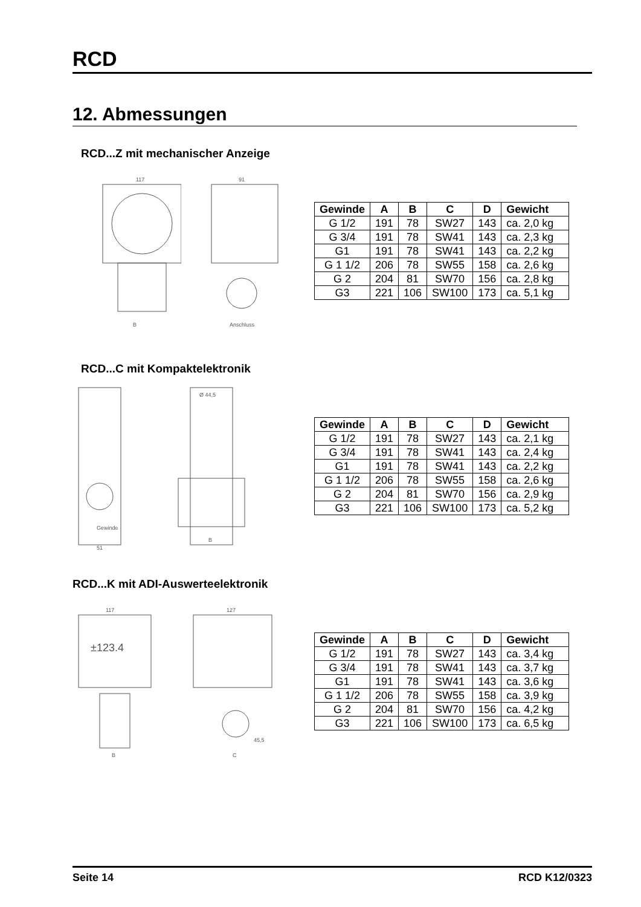RCD
12. Abmessungen
RCD...Z mit mechanischer Anzeige
117
B
91
Anschluss
| Gewinde | A | B | C | D | Gewicht |
| --- | --- | --- | --- | --- | --- |
| G 1/2 | 191 | 78 | SW27 | 143 | ca. 2,0 kg |
| G 3/4 | 191 | 78 | SW41 | 143 | ca. 2,3 kg |
| G1 | 191 | 78 | SW41 | 143 | ca. 2,2 kg |
| G 1 1/2 | 206 | 78 | SW55 | 158 | ca. 2,6 kg |
| G 2 | 204 | 81 | SW70 | 156 | ca. 2,8 kg |
| G3 | 221 | 106 | SW100 | 173 | ca. 5,1 kg |
RCD...C mit Kompaktelektronik
Gewinde
51
Ø 44,5
B
| Gewinde | A | B | C | D | Gewicht |
| --- | --- | --- | --- | --- | --- |
| G 1/2 | 191 | 78 | SW27 | 143 | ca. 2,1 kg |
| G 3/4 | 191 | 78 | SW41 | 143 | ca. 2,4 kg |
| G1 | 191 | 78 | SW41 | 143 | ca. 2,2 kg |
| G 1 1/2 | 206 | 78 | SW55 | 158 | ca. 2,6 kg |
| G 2 | 204 | 81 | SW70 | 156 | ca. 2,9 kg |
| G3 | 221 | 106 | SW100 | 173 | ca. 5,2 kg |
RCD...K mit ADI-Auswerteelektronik
117
±123.4
B
127
45,5
C
| Gewinde | A | B | C | D | Gewicht |
| --- | --- | --- | --- | --- | --- |
| G 1/2 | 191 | 78 | SW27 | 143 | ca. 3,4 kg |
| G 3/4 | 191 | 78 | SW41 | 143 | ca. 3,7 kg |
| G1 | 191 | 78 | SW41 | 143 | ca. 3,6 kg |
| G 1 1/2 | 206 | 78 | SW55 | 158 | ca. 3,9 kg |
| G 2 | 204 | 81 | SW70 | 156 | ca. 4,2 kg |
| G3 | 221 | 106 | SW100 | 173 | ca. 6,5 kg |
Seite 14 RCD K12/0323